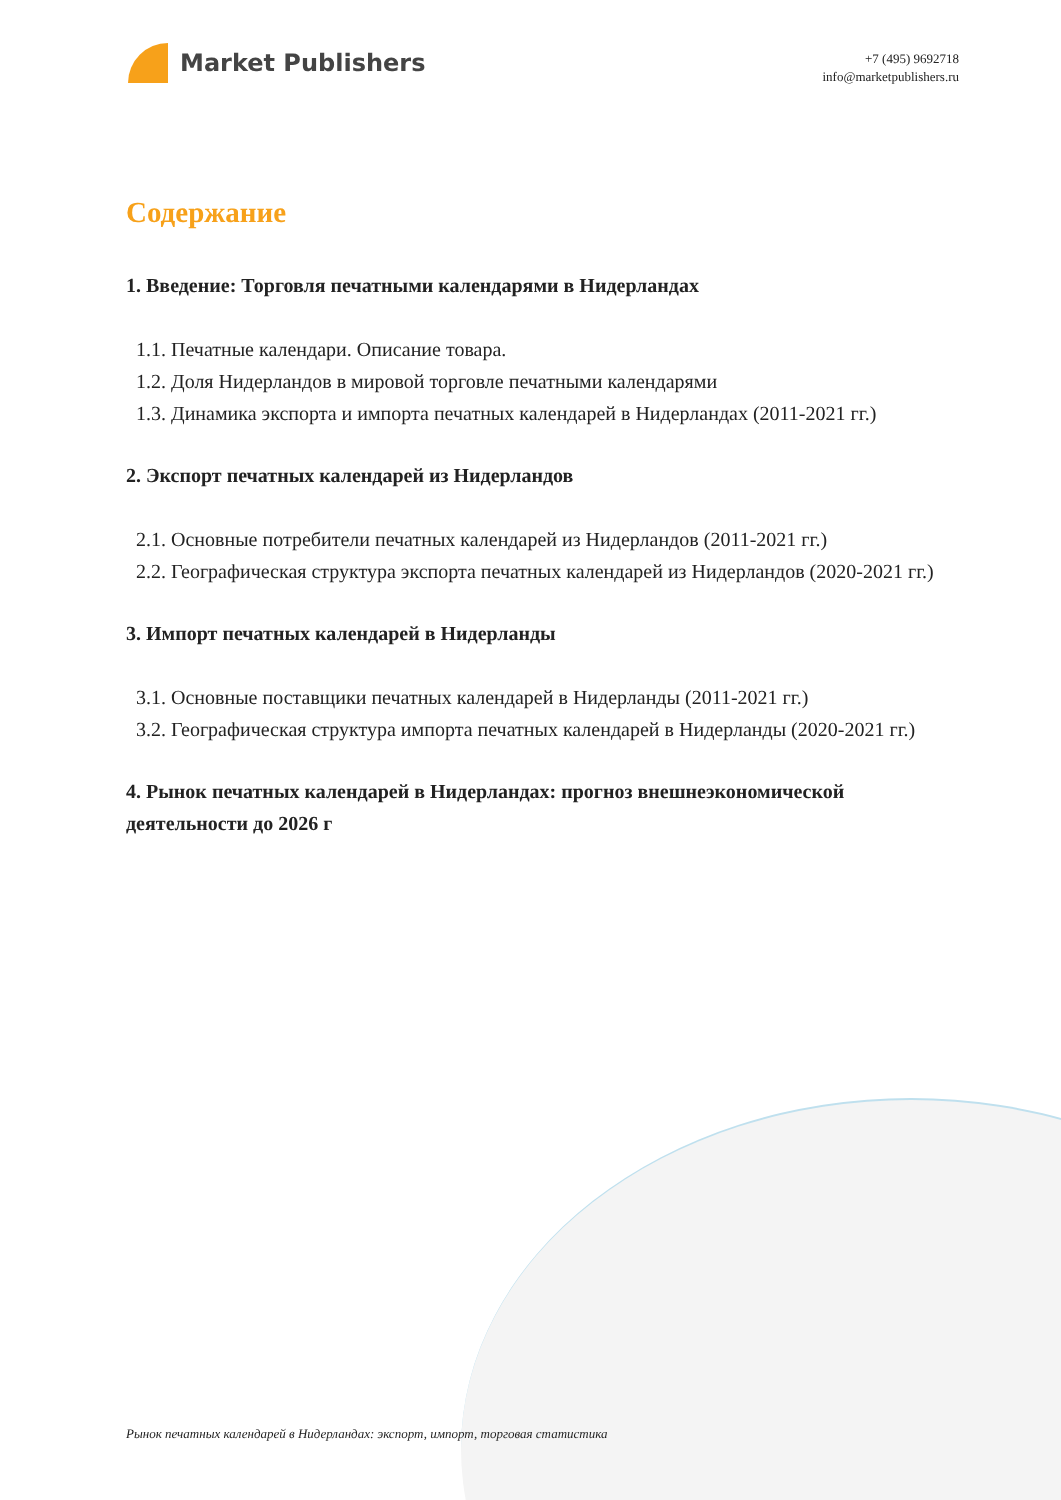Market Publishers
+7 (495) 9692718
info@marketpublishers.ru
Содержание
1. Введение: Торговля печатными календарями в Нидерландах
1.1. Печатные календари. Описание товара.
1.2. Доля Нидерландов в мировой торговле печатными календарями
1.3. Динамика экспорта и импорта печатных календарей в Нидерландах (2011-2021 гг.)
2. Экспорт печатных календарей из Нидерландов
2.1. Основные потребители печатных календарей из Нидерландов (2011-2021 гг.)
2.2. Географическая структура экспорта печатных календарей из Нидерландов (2020-2021 гг.)
3. Импорт печатных календарей в Нидерланды
3.1. Основные поставщики печатных календарей в Нидерланды (2011-2021 гг.)
3.2. Географическая структура импорта печатных календарей в Нидерланды (2020-2021 гг.)
4. Рынок печатных календарей в Нидерландах: прогноз внешнеэкономической деятельности до 2026 г
Рынок печатных календарей в Нидерландах: экспорт, импорт, торговая статистика